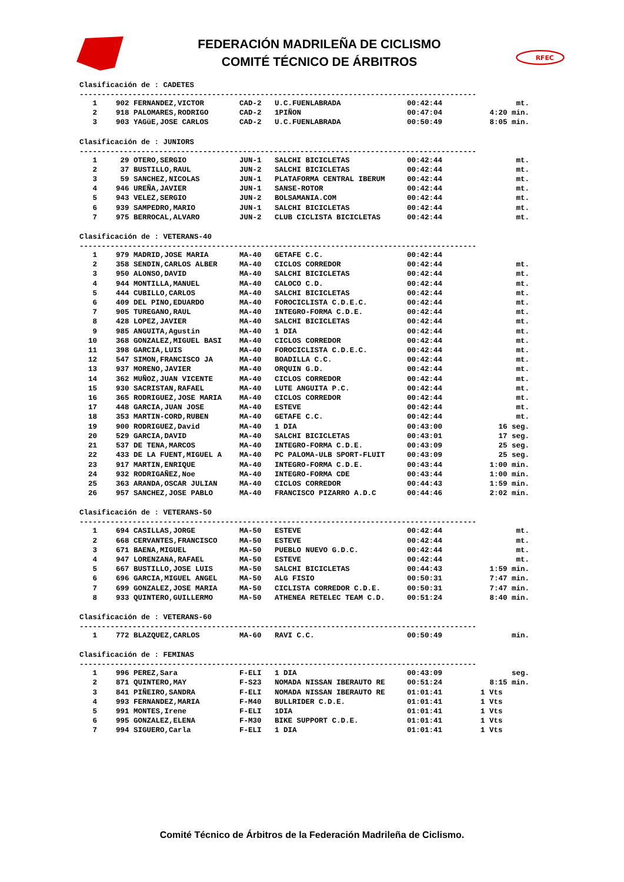FEDERACIÓN MADRILEÑA DE CICLISMO
COMITÉ TÉCNICO DE ÁRBITROS
RFEC
Clasificación de : CADETES
------------------------------------------------------------------------------------------
| 1 | 902 | FERNANDEZ,VICTOR | CAD-2 | U.C.FUENLABRADA | 00:42:44 | mt. |
| 2 | 918 | PALOMARES,RODRIGO | CAD-2 | 1PIÑON | 00:47:04 | 4:20 min. |
| 3 | 903 | YAGüE,JOSE CARLOS | CAD-2 | U.C.FUENLABRADA | 00:50:49 | 8:05 min. |
Clasificación de : JUNIORS
------------------------------------------------------------------------------------------
| 1 | 29 | OTERO,SERGIO | JUN-1 | SALCHI BICICLETAS | 00:42:44 | mt. |
| 2 | 37 | BUSTILLO,RAUL | JUN-2 | SALCHI BICICLETAS | 00:42:44 | mt. |
| 3 | 59 | SANCHEZ,NICOLAS | JUN-1 | PLATAFORMA CENTRAL IBERUM | 00:42:44 | mt. |
| 4 | 946 | UREÑA,JAVIER | JUN-1 | SANSE-ROTOR | 00:42:44 | mt. |
| 5 | 943 | VELEZ,SERGIO | JUN-2 | BOLSAMANIA.COM | 00:42:44 | mt. |
| 6 | 939 | SAMPEDRO,MARIO | JUN-1 | SALCHI BICICLETAS | 00:42:44 | mt. |
| 7 | 975 | BERROCAL,ALVARO | JUN-2 | CLUB CICLISTA BICICLETAS | 00:42:44 | mt. |
Clasificación de : VETERANS-40
------------------------------------------------------------------------------------------
| 1 | 979 | MADRID,JOSE MARIA | MA-40 | GETAFE C.C. | 00:42:44 | |
| 2 | 358 | SENDIN,CARLOS ALBER | MA-40 | CICLOS CORREDOR | 00:42:44 | mt. |
| 3 | 950 | ALONSO,DAVID | MA-40 | SALCHI BICICLETAS | 00:42:44 | mt. |
| 4 | 944 | MONTILLA,MANUEL | MA-40 | CALOCO C.D. | 00:42:44 | mt. |
| 5 | 444 | CUBILLO,CARLOS | MA-40 | SALCHI BICICLETAS | 00:42:44 | mt. |
| 6 | 409 | DEL PINO,EDUARDO | MA-40 | FOROCICLISTA C.D.E.C. | 00:42:44 | mt. |
| 7 | 905 | TUREGANO,RAUL | MA-40 | INTEGRO-FORMA C.D.E. | 00:42:44 | mt. |
| 8 | 428 | LOPEZ,JAVIER | MA-40 | SALCHI BICICLETAS | 00:42:44 | mt. |
| 9 | 985 | ANGUITA,Agustin | MA-40 | 1 DIA | 00:42:44 | mt. |
| 10 | 368 | GONZALEZ,MIGUEL BASI | MA-40 | CICLOS CORREDOR | 00:42:44 | mt. |
| 11 | 398 | GARCIA,LUIS | MA-40 | FOROCICLISTA C.D.E.C. | 00:42:44 | mt. |
| 12 | 547 | SIMON,FRANCISCO JA | MA-40 | BOADILLA C.C. | 00:42:44 | mt. |
| 13 | 937 | MORENO,JAVIER | MA-40 | ORQUIN G.D. | 00:42:44 | mt. |
| 14 | 362 | MUÑOZ,JUAN VICENTE | MA-40 | CICLOS CORREDOR | 00:42:44 | mt. |
| 15 | 930 | SACRISTAN,RAFAEL | MA-40 | LUTE ANGUITA P.C. | 00:42:44 | mt. |
| 16 | 365 | RODRIGUEZ,JOSE MARIA | MA-40 | CICLOS CORREDOR | 00:42:44 | mt. |
| 17 | 448 | GARCIA,JUAN JOSE | MA-40 | ESTEVE | 00:42:44 | mt. |
| 18 | 353 | MARTIN-CORD,RUBEN | MA-40 | GETAFE C.C. | 00:42:44 | mt. |
| 19 | 900 | RODRIGUEZ,David | MA-40 | 1 DIA | 00:43:00 | 16 seg. |
| 20 | 529 | GARCIA,DAVID | MA-40 | SALCHI BICICLETAS | 00:43:01 | 17 seg. |
| 21 | 537 | DE TENA,MARCOS | MA-40 | INTEGRO-FORMA C.D.E. | 00:43:09 | 25 seg. |
| 22 | 433 | DE LA FUENT,MIGUEL A | MA-40 | PC PALOMA-ULB SPORT-FLUIT | 00:43:09 | 25 seg. |
| 23 | 917 | MARTIN,ENRIQUE | MA-40 | INTEGRO-FORMA C.D.E. | 00:43:44 | 1:00 min. |
| 24 | 932 | RODRIGAÑEZ,Noe | MA-40 | INTEGRO-FORMA CDE | 00:43:44 | 1:00 min. |
| 25 | 363 | ARANDA,OSCAR JULIAN | MA-40 | CICLOS CORREDOR | 00:44:43 | 1:59 min. |
| 26 | 957 | SANCHEZ,JOSE PABLO | MA-40 | FRANCISCO PIZARRO A.D.C | 00:44:46 | 2:02 min. |
Clasificación de : VETERANS-50
------------------------------------------------------------------------------------------
| 1 | 694 | CASILLAS,JORGE | MA-50 | ESTEVE | 00:42:44 | mt. |
| 2 | 668 | CERVANTES,FRANCISCO | MA-50 | ESTEVE | 00:42:44 | mt. |
| 3 | 671 | BAENA,MIGUEL | MA-50 | PUEBLO NUEVO G.D.C. | 00:42:44 | mt. |
| 4 | 947 | LORENZANA,RAFAEL | MA-50 | ESTEVE | 00:42:44 | mt. |
| 5 | 667 | BUSTILLO,JOSE LUIS | MA-50 | SALCHI BICICLETAS | 00:44:43 | 1:59 min. |
| 6 | 696 | GARCIA,MIGUEL ANGEL | MA-50 | ALG FISIO | 00:50:31 | 7:47 min. |
| 7 | 699 | GONZALEZ,JOSE MARIA | MA-50 | CICLISTA CORREDOR C.D.E. | 00:50:31 | 7:47 min. |
| 8 | 933 | QUINTERO,GUILLERMO | MA-50 | ATHENEA RETELEC TEAM C.D. | 00:51:24 | 8:40 min. |
Clasificación de : VETERANS-60
------------------------------------------------------------------------------------------
| 1 | 772 | BLAZQUEZ,CARLOS | MA-60 | RAVI C.C. | 00:50:49 | min. |
Clasificación de : FEMINAS
------------------------------------------------------------------------------------------
| 1 | 996 | PEREZ,Sara | F-ELI | 1 DIA | 00:43:09 | seg. |
| 2 | 871 | QUINTERO,MAY | F-S23 | NOMADA NISSAN IBERAUTO RE | 00:51:24 | 8:15 min. |
| 3 | 841 | PIÑEIRO,SANDRA | F-ELI | NOMADA NISSAN IBERAUTO RE | 01:01:41 | 1 Vts |
| 4 | 993 | FERNANDEZ,MARIA | F-M40 | BULLRIDER C.D.E. | 01:01:41 | 1 Vts |
| 5 | 991 | MONTES,Irene | F-ELI | 1DIA | 01:01:41 | 1 Vts |
| 6 | 995 | GONZALEZ,ELENA | F-M30 | BIKE SUPPORT C.D.E. | 01:01:41 | 1 Vts |
| 7 | 994 | SIGUERO,Carla | F-ELI | 1 DIA | 01:01:41 | 1 Vts |
Comité Técnico de Árbitros de la Federación Madrileña de Ciclismo.